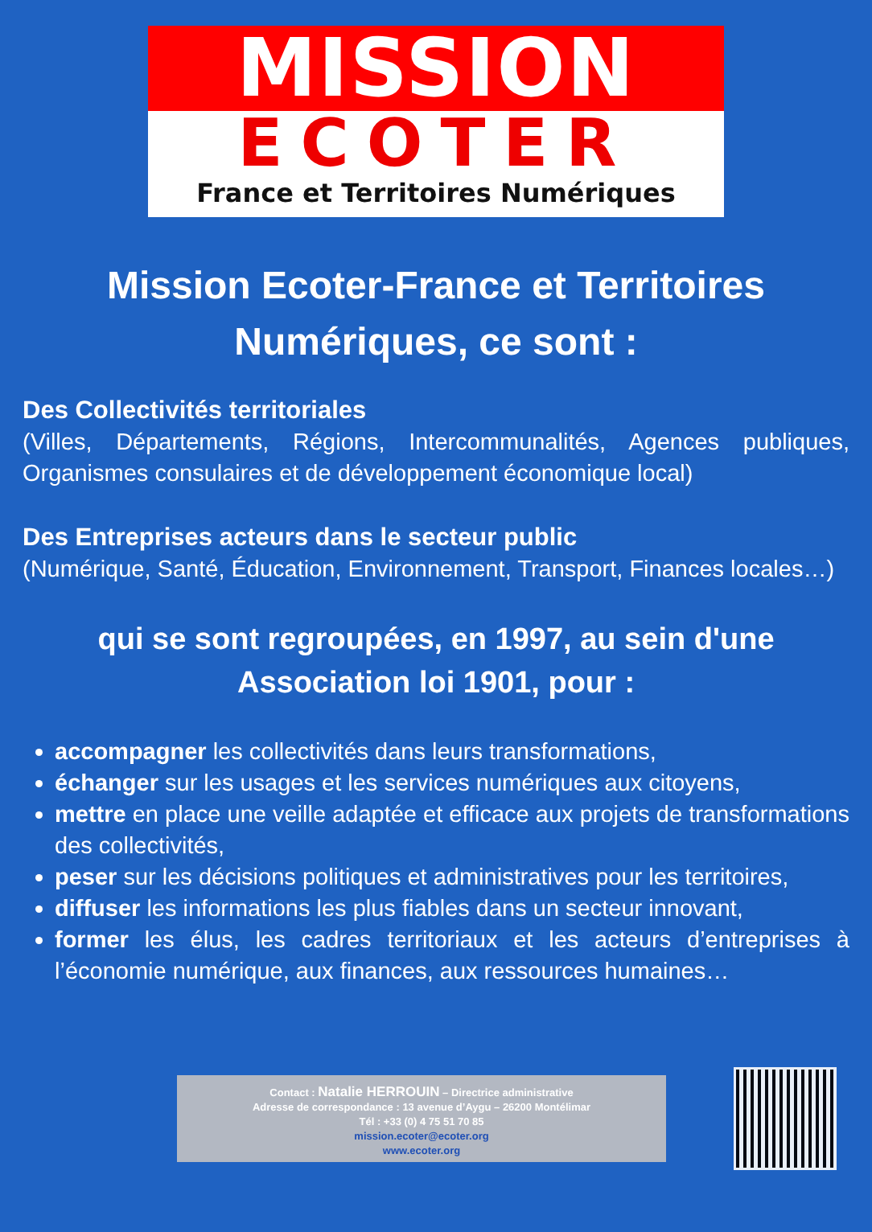MISSION
ECOTER
France et Territoires Numériques
Mission Ecoter-France et Territoires Numériques, ce sont :
Des Collectivités territoriales
(Villes, Départements, Régions, Intercommunalités, Agences publiques, Organismes consulaires et de développement économique local)
Des Entreprises acteurs dans le secteur public
(Numérique, Santé, Éducation, Environnement, Transport, Finances locales…)
qui se sont regroupées, en 1997, au sein d'une Association loi 1901, pour :
accompagner les collectivités dans leurs transformations,
échanger sur les usages et les services numériques aux citoyens,
mettre en place une veille adaptée et efficace aux projets de transformations des collectivités,
peser sur les décisions politiques et administratives pour les territoires,
diffuser les informations les plus fiables dans un secteur innovant,
former les élus, les cadres territoriaux et les acteurs d’entreprises à l’économie numérique, aux finances, aux ressources humaines…
Contact : Natalie HERROUIN – Directrice administrative
Adresse de correspondance : 13 avenue d’Aygu – 26200 Montélimar
Tél : +33 (0) 4 75 51 70 85
mission.ecoter@ecoter.org
www.ecoter.org